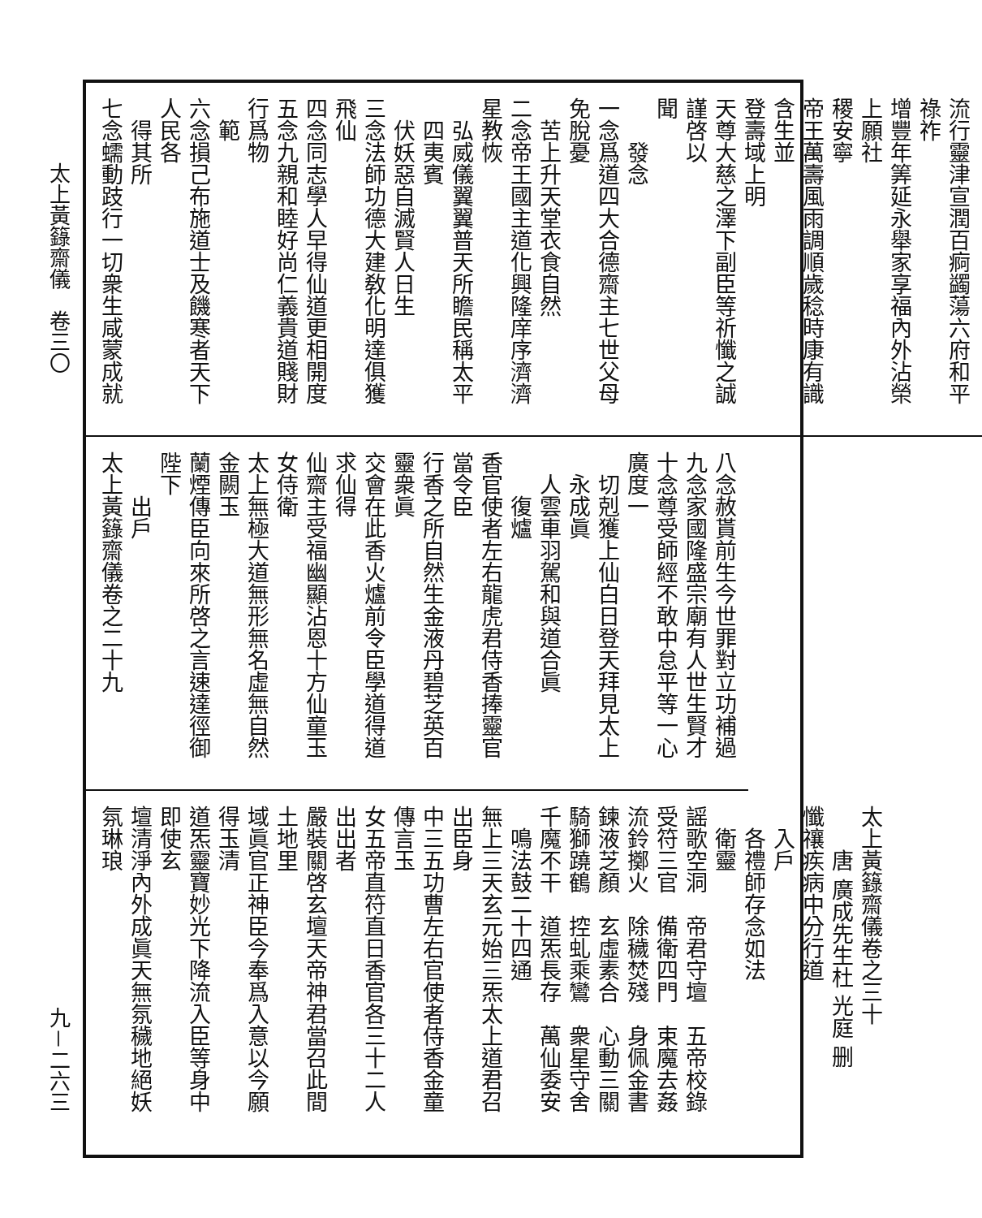太上黃籙齋儀　卷三〇
九－二六三
流行靈津宣潤百痾蠲蕩六府和平祿祚
增豐年筭延永舉家享福內外沾榮上願社
稷安寧
帝王萬壽風雨調順歲稔時康有識含生並
登壽域上明
天尊大慈之澤下副臣等祈懺之誠謹啓以
聞
發念
一念爲道四大合德齋主七世父母免脫憂
苦上升天堂衣食自然
二念帝王國主道化興隆庠序濟濟星教恢
弘威儀翼翼普天所瞻民稱太平四夷賓
伏妖惡自滅賢人日生
三念法師功德大建敎化明達俱獲飛仙
四念同志學人早得仙道更相開度
五念九親和睦好尚仁義貴道賤財行爲物
範
六念損己布施道士及饑寒者天下人民各
得其所
七念蠕動跂行一切衆生咸蒙成就
八念赦貰前生今世罪對立功補過
九念家國隆盛宗廟有人世生賢才
十念尊受師經不敢中怠平等一心廣度一
切剋獲上仙白日登天拜見太上永成眞
人雲車羽駕和與道合眞
復爐
香官使者左右龍虎君侍香捧靈官當令臣
行香之所自然生金液丹碧芝英百靈衆眞
交會在此香火爐前令臣學道得道求仙得
仙齋主受福幽顯沾恩十方仙童玉女侍衛
太上無極大道無形無名虛無自然金闕玉
蘭煙傳臣向來所啓之言速達徑御
陛下
出戶
太上黃籙齋儀卷之二十九
太上黃籙齋儀卷之三十
唐 廣成先生杜 光庭 删
懺禳疾病中分行道
入戶
各禮師存念如法
衛靈
謡歌空洞　帝君守壇　五帝校錄
受符三官　備衛四門　束魔去姦
流鈴擲火　除穢焚殘　身佩金書
鍊液芝顏　玄虛素合　心動三關
騎獅蹺鶴　控虬乘鸞　衆星守舍
千魔不干　道炁長存　萬仙委安
鳴法鼓二十四通
無上三天玄元始三炁太上道君召出臣身
中三五功曹左右官使者侍香金童傳言玉
女五帝直符直日香官各三十二人出出者
嚴裝關啓玄壇天帝神君當召此間土地里
域眞官正神臣今奉爲入意以今願得玉清
道炁靈寶妙光下降流入臣等身中即使玄
壇清淨內外成眞天無氛穢地絕妖氛琳琅